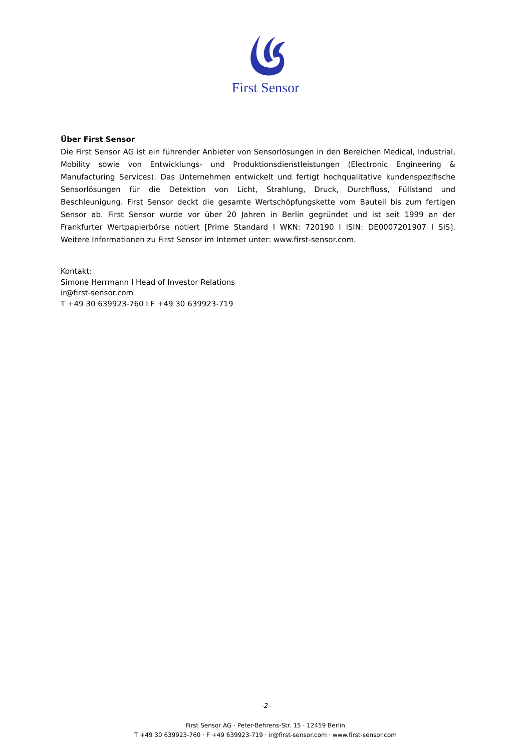First Sensor
Über First Sensor
Die First Sensor AG ist ein führender Anbieter von Sensorlösungen in den Bereichen Medical, Industrial, Mobility sowie von Entwicklungs- und Produktionsdienstleistungen (Electronic Engineering & Manufacturing Services). Das Unternehmen entwickelt und fertigt hochqualitative kundenspezifische Sensorlösungen für die Detektion von Licht, Strahlung, Druck, Durchfluss, Füllstand und Beschleunigung. First Sensor deckt die gesamte Wertschöpfungskette vom Bauteil bis zum fertigen Sensor ab. First Sensor wurde vor über 20 Jahren in Berlin gegründet und ist seit 1999 an der Frankfurter Wertpapierbörse notiert [Prime Standard I WKN: 720190 I ISIN: DE0007201907 I SIS]. Weitere Informationen zu First Sensor im Internet unter: www.first-sensor.com.
Kontakt:
Simone Herrmann I Head of Investor Relations
ir@first-sensor.com
T +49 30 639923-760 I F +49 30 639923-719
-2-
First Sensor AG · Peter-Behrens-Str. 15 · 12459 Berlin
T +49 30 639923-760 · F +49 639923-719 · ir@first-sensor.com · www.first-sensor.com